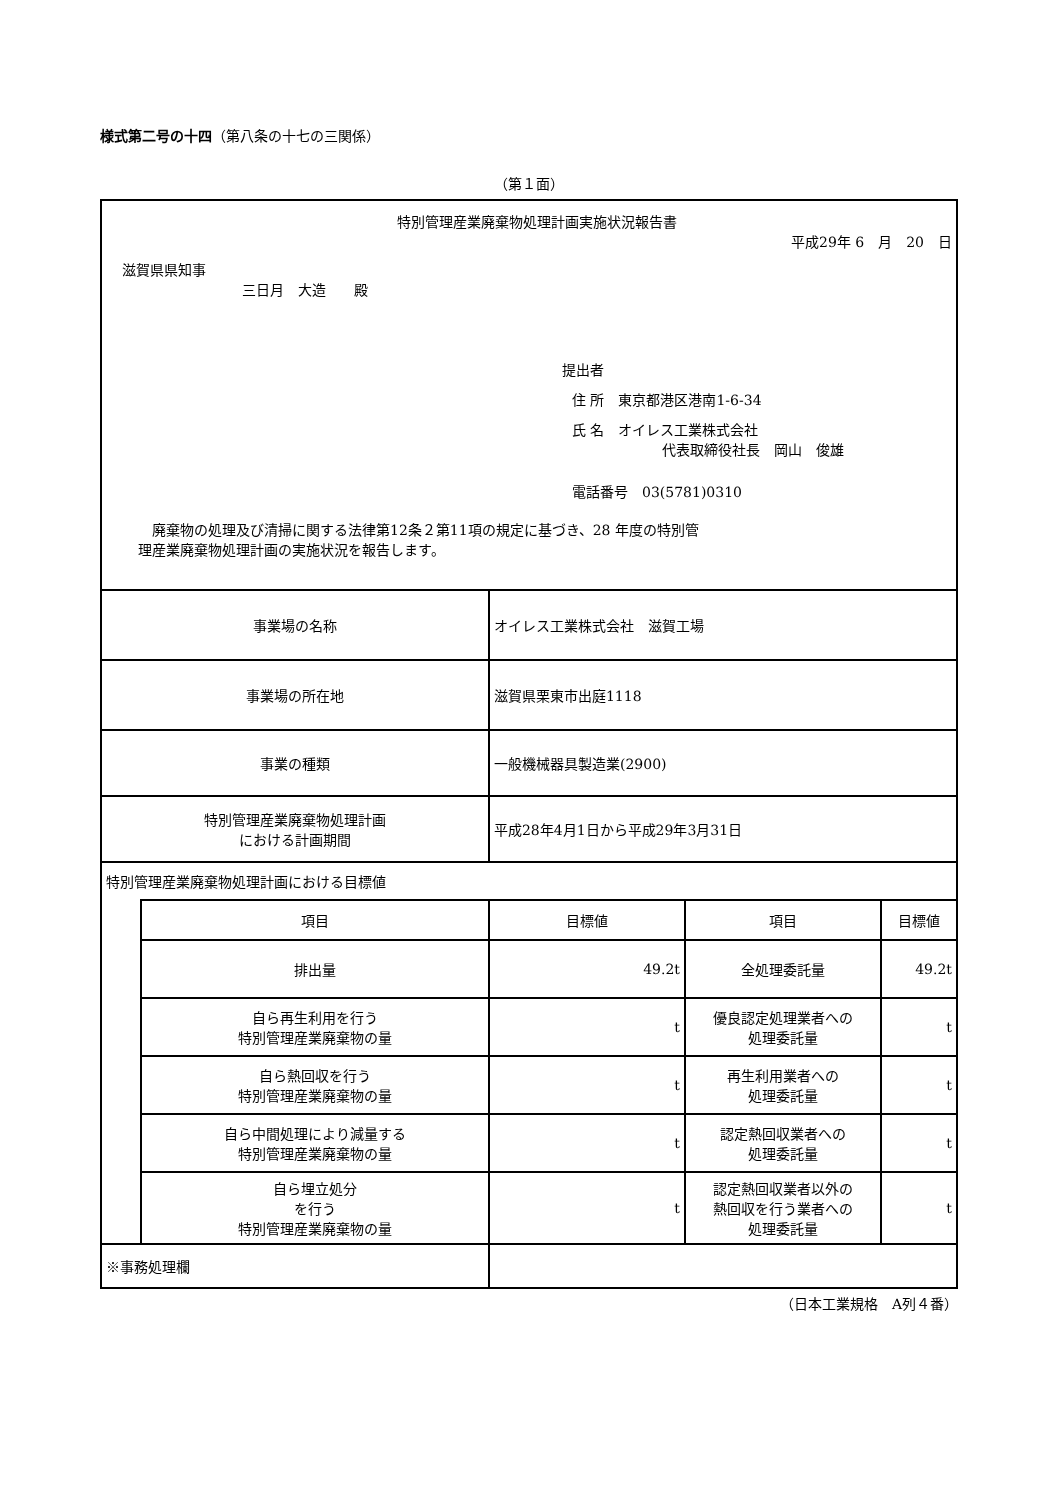様式第二号の十四（第八条の十七の三関係）
（第１面）
| 特別管理産業廃棄物処理計画実施状況報告書 平成29年 6 月 20 日 滋賀県県知事 三日月 大造 殿 提出者 住 所 東京都港区港南1-6-34 氏 名 オイレス工業株式会社 代表取締役社長 岡山 俊雄 電話番号 03(5781)0310 廃棄物の処理及び清掃に関する法律第12条２第11項の規定に基づき、28 年度の特別管 理産業廃棄物処理計画の実施状況を報告します。 | | | | |
| 事業場の名称 | | オイレス工業株式会社 滋賀工場 | | |
| 事業場の所在地 | | 滋賀県栗東市出庭1118 | | |
| 事業の種類 | | 一般機械器具製造業(2900) | | |
| 特別管理産業廃棄物処理計画 における計画期間 | | 平成28年4月1日から平成29年3月31日 | | |
| 特別管理産業廃棄物処理計画における目標値 | | | | |
| | 項目 | 目標値 | 項目 | 目標値 |
| | 排出量 | 49.2t | 全処理委託量 | 49.2t |
| | 自ら再生利用を行う 特別管理産業廃棄物の量 | t | 優良認定処理業者への 処理委託量 | t |
| | 自ら熱回収を行う 特別管理産業廃棄物の量 | t | 再生利用業者への 処理委託量 | t |
| | 自ら中間処理により減量する 特別管理産業廃棄物の量 | t | 認定熱回収業者への 処理委託量 | t |
| | 自ら埋立処分 を行う 特別管理産業廃棄物の量 | t | 認定熱回収業者以外の 熱回収を行う業者への 処理委託量 | t |
| ※事務処理欄 | | | | |
（日本工業規格　A列４番）